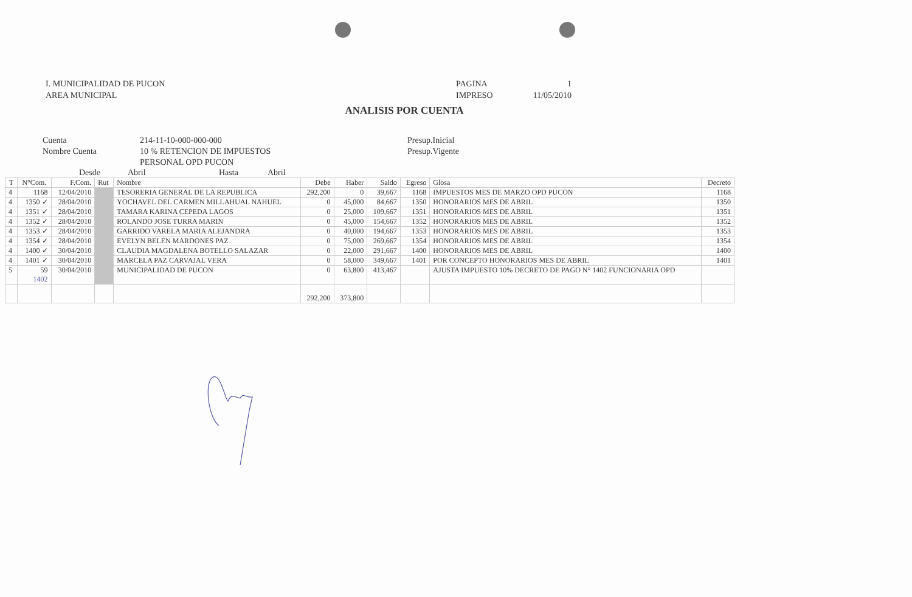I. MUNICIPALIDAD DE PUCON
AREA MUNICIPAL
PAGINA 1 IMPRESO 11/05/2010
ANALISIS POR CUENTA
Cuenta
Nombre Cuenta
214-11-10-000-000-000
10 % RETENCION DE IMPUESTOS
PERSONAL OPD PUCON
Presup.Inicial
Presup.Vigente
Desde Abril Hasta Abril
| T | N°Com. | F.Com. | Rut | Nombre | Debe | Haber | Saldo | Egreso | Glosa | Decreto |
| --- | --- | --- | --- | --- | --- | --- | --- | --- | --- | --- |
| 4 | 1168 | 12/04/2010 | | TESORERIA GENERAL DE LA REPUBLICA | 292,200 | 0 | 39,667 | 1168 | IMPUESTOS MES DE MARZO OPD PUCON | 1168 |
| 4 | 1350 ✓ | 28/04/2010 | | YOCHAVEL DEL CARMEN MILLAHUAL NAHUEL | 0 | 45,000 | 84,667 | 1350 | HONORARIOS MES DE ABRIL | 1350 |
| 4 | 1351 ✓ | 28/04/2010 | | TAMARA KARINA CEPEDA LAGOS | 0 | 25,000 | 109,667 | 1351 | HONORARIOS MES DE ABRIL | 1351 |
| 4 | 1352 ✓ | 28/04/2010 | | ROLANDO JOSE TURRA MARIN | 0 | 45,000 | 154,667 | 1352 | HONORARIOS MES DE ABRIL | 1352 |
| 4 | 1353 ✓ | 28/04/2010 | | GARRIDO VARELA MARIA ALEJANDRA | 0 | 40,000 | 194,667 | 1353 | HONORARIOS MES DE ABRIL | 1353 |
| 4 | 1354 ✓ | 28/04/2010 | | EVELYN BELEN MARDONES PAZ | 0 | 75,000 | 269,667 | 1354 | HONORARIOS MES DE ABRIL | 1354 |
| 4 | 1400 ✓ | 30/04/2010 | | CLAUDIA MAGDALENA BOTELLO SALAZAR | 0 | 22,000 | 291,667 | 1400 | HONORARIOS MES DE ABRIL | 1400 |
| 4 | 1401 ✓ | 30/04/2010 | | MARCELA PAZ CARVAJAL VERA | 0 | 58,000 | 349,667 | 1401 | POR CONCEPTO HONORARIOS MES DE ABRIL | 1401 |
| 5 | 59 1402 | 30/04/2010 | | MUNICIPALIDAD DE PUCON | 0 | 63,800 | 413,467 | | AJUSTA IMPUESTO 10% DECRETO DE PAGO N° 1402 FUNCIONARIA OPD | |
| | | | | | 292,200 | 373,800 | | | | |